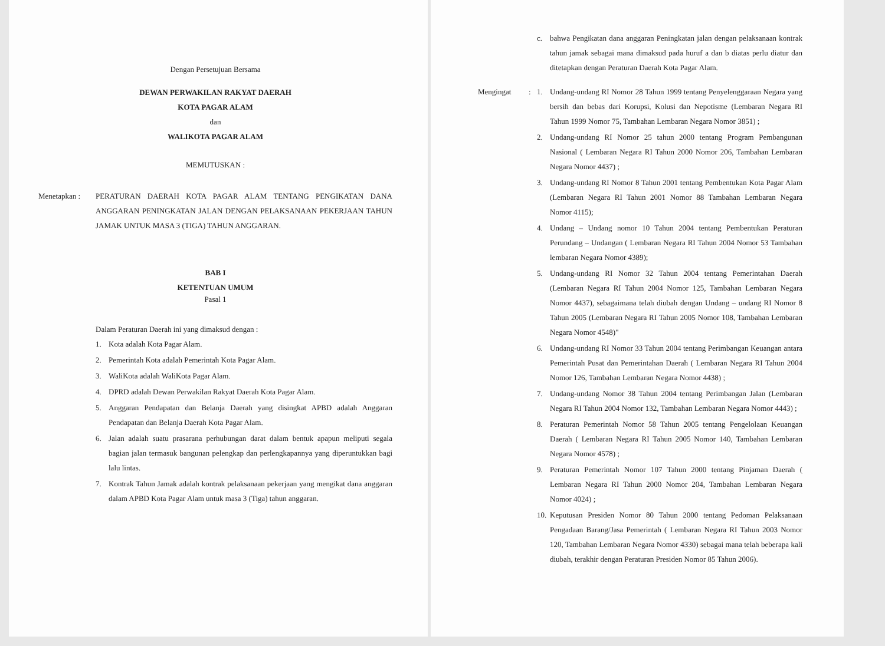Dengan Persetujuan Bersama
DEWAN PERWAKILAN RAKYAT DAERAH
KOTA PAGAR ALAM
dan
WALIKOTA PAGAR ALAM
MEMUTUSKAN :
Menetapkan : PERATURAN DAERAH KOTA PAGAR ALAM TENTANG PENGIKATAN DANA ANGGARAN PENINGKATAN JALAN DENGAN PELAKSANAAN PEKERJAAN TAHUN JAMAK UNTUK MASA 3 (TIGA) TAHUN ANGGARAN.
BAB I
KETENTUAN UMUM
Pasal 1
Dalam Peraturan Daerah ini yang dimaksud dengan :
1. Kota adalah Kota Pagar Alam.
2. Pemerintah Kota adalah Pemerintah Kota Pagar Alam.
3. WaliKota adalah WaliKota Pagar Alam.
4. DPRD adalah Dewan Perwakilan Rakyat Daerah Kota Pagar Alam.
5. Anggaran Pendapatan dan Belanja Daerah yang disingkat APBD adalah Anggaran Pendapatan dan Belanja Daerah Kota Pagar Alam.
6. Jalan adalah suatu prasarana perhubungan darat dalam bentuk apapun meliputi segala bagian jalan termasuk bangunan pelengkap dan perlengkapannya yang diperuntukkan bagi lalu lintas.
7. Kontrak Tahun Jamak adalah kontrak pelaksanaan pekerjaan yang mengikat dana anggaran dalam APBD Kota Pagar Alam untuk masa 3 (Tiga) tahun anggaran.
c. bahwa Pengikatan dana anggaran Peningkatan jalan dengan pelaksanaan kontrak tahun jamak sebagai mana dimaksud pada huruf a dan b diatas perlu diatur dan ditetapkan dengan Peraturan Daerah Kota Pagar Alam.
Mengingat : 1. Undang-undang RI Nomor 28 Tahun 1999 tentang Penyelenggaraan Negara yang bersih dan bebas dari Korupsi, Kolusi dan Nepotisme (Lembaran Negara RI Tahun 1999 Nomor 75, Tambahan Lembaran Negara Nomor 3851) ;
2. Undang-undang RI Nomor 25 tahun 2000 tentang Program Pembangunan Nasional ( Lembaran Negara RI Tahun 2000 Nomor 206, Tambahan Lembaran Negara Nomor 4437) ;
3. Undang-undang RI Nomor 8 Tahun 2001 tentang Pembentukan Kota Pagar Alam (Lembaran Negara RI Tahun 2001 Nomor 88 Tambahan Lembaran Negara Nomor 4115);
4. Undang – Undang nomor 10 Tahun 2004 tentang Pembentukan Peraturan Perundang – Undangan ( Lembaran Negara RI Tahun 2004 Nomor 53 Tambahan lembaran Negara Nomor 4389);
5. Undang-undang RI Nomor 32 Tahun 2004 tentang Pemerintahan Daerah (Lembaran Negara RI Tahun 2004 Nomor 125, Tambahan Lembaran Negara Nomor 4437), sebagaimana telah diubah dengan Undang – undang RI Nomor 8 Tahun 2005 (Lembaran Negara RI Tahun 2005 Nomor 108, Tambahan Lembaran Negara Nomor 4548)"
6. Undang-undang RI Nomor 33 Tahun 2004 tentang Perimbangan Keuangan antara Pemerintah Pusat dan Pemerintahan Daerah ( Lembaran Negara RI Tahun 2004 Nomor 126, Tambahan Lembaran Negara Nomor 4438) ;
7. Undang-undang Nomor 38 Tahun 2004 tentang Perimbangan Jalan (Lembaran Negara RI Tahun 2004 Nomor 132, Tambahan Lembaran Negara Nomor 4443) ;
8. Peraturan Pemerintah Nomor 58 Tahun 2005 tentang Pengelolaan Keuangan Daerah ( Lembaran Negara RI Tahun 2005 Nomor 140, Tambahan Lembaran Negara Nomor 4578) ;
9. Peraturan Pemerintah Nomor 107 Tahun 2000 tentang Pinjaman Daerah ( Lembaran Negara RI Tahun 2000 Nomor 204, Tambahan Lembaran Negara Nomor 4024) ;
10. Keputusan Presiden Nomor 80 Tahun 2000 tentang Pedoman Pelaksanaan Pengadaan Barang/Jasa Pemerintah ( Lembaran Negara RI Tahun 2003 Nomor 120, Tambahan Lembaran Negara Nomor 4330) sebagai mana telah beberapa kali diubah, terakhir dengan Peraturan Presiden Nomor 85 Tahun 2006).